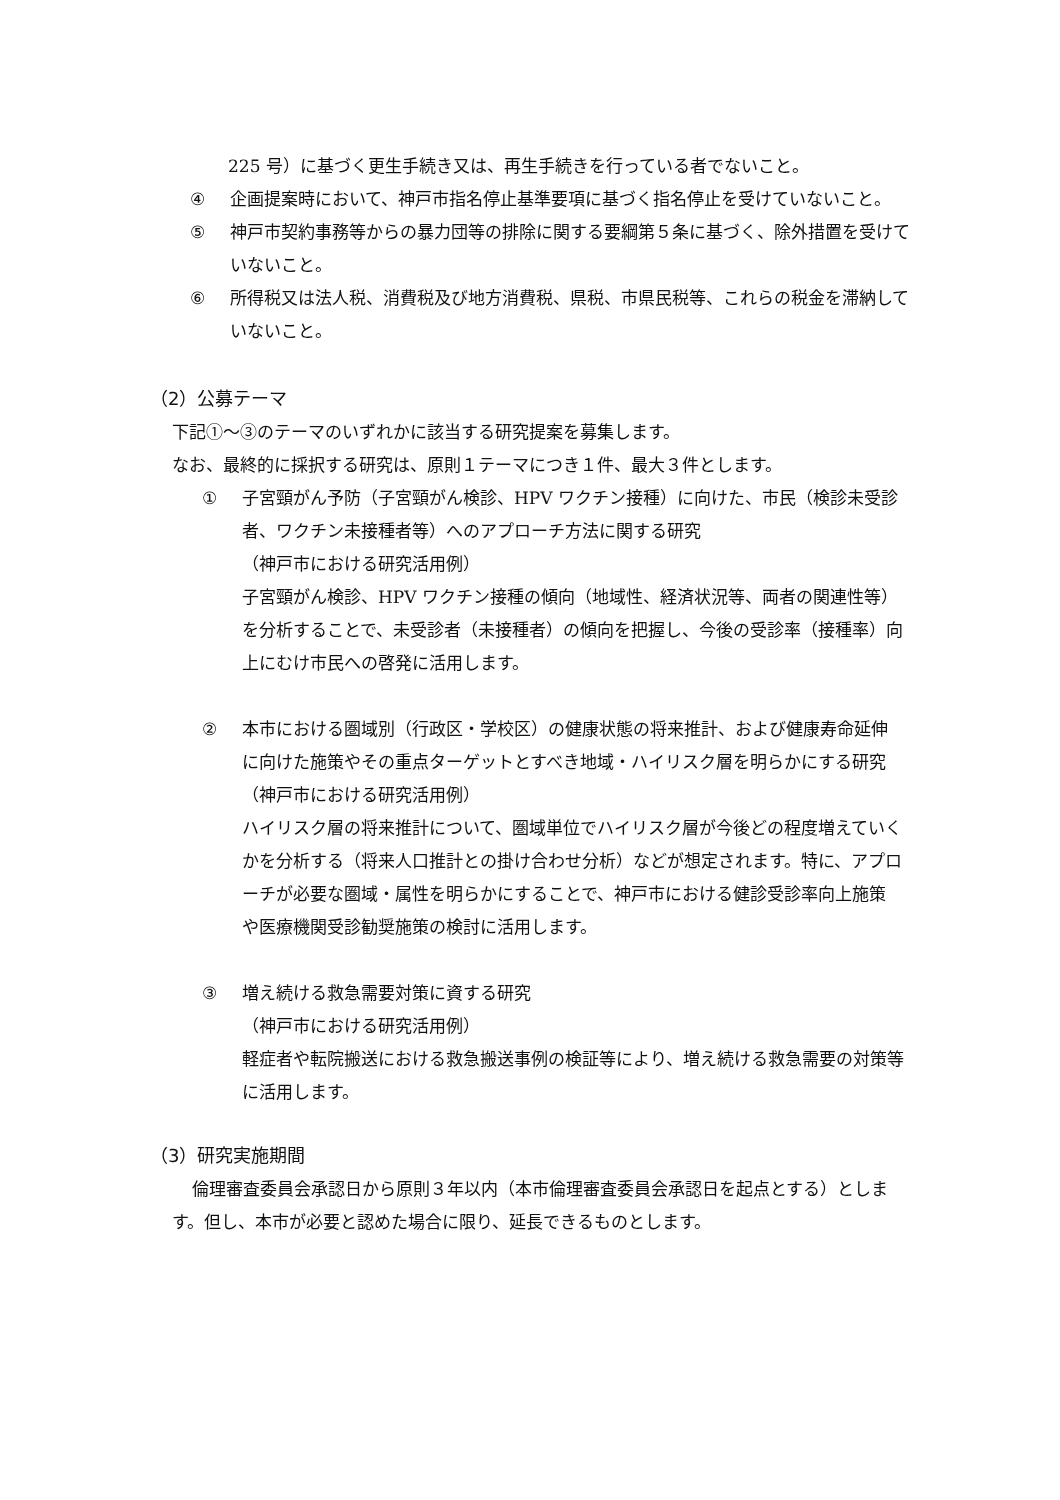225 号）に基づく更生手続き又は、再生手続きを行っている者でないこと。
④ 企画提案時において、神戸市指名停止基準要項に基づく指名停止を受けていないこと。
⑤ 神戸市契約事務等からの暴力団等の排除に関する要綱第５条に基づく、除外措置を受けていないこと。
⑥ 所得税又は法人税、消費税及び地方消費税、県税、市県民税等、これらの税金を滞納していないこと。
（2）公募テーマ
下記①～③のテーマのいずれかに該当する研究提案を募集します。
なお、最終的に採択する研究は、原則１テーマにつき１件、最大３件とします。
① 子宮頸がん予防（子宮頸がん検診、HPV ワクチン接種）に向けた、市民（検診未受診者、ワクチン未接種者等）へのアプローチ方法に関する研究
（神戸市における研究活用例）
子宮頸がん検診、HPV ワクチン接種の傾向（地域性、経済状況等、両者の関連性等）を分析することで、未受診者（未接種者）の傾向を把握し、今後の受診率（接種率）向上にむけ市民への啓発に活用します。
② 本市における圏域別（行政区・学校区）の健康状態の将来推計、および健康寿命延伸に向けた施策やその重点ターゲットとすべき地域・ハイリスク層を明らかにする研究
（神戸市における研究活用例）
ハイリスク層の将来推計について、圏域単位でハイリスク層が今後どの程度増えていくかを分析する（将来人口推計との掛け合わせ分析）などが想定されます。特に、アプローチが必要な圏域・属性を明らかにすることで、神戸市における健診受診率向上施策や医療機関受診勧奨施策の検討に活用します。
③ 増え続ける救急需要対策に資する研究
（神戸市における研究活用例）
軽症者や転院搬送における救急搬送事例の検証等により、増え続ける救急需要の対策等に活用します。
（3）研究実施期間
倫理審査委員会承認日から原則３年以内（本市倫理審査委員会承認日を起点とする）とします。但し、本市が必要と認めた場合に限り、延長できるものとします。